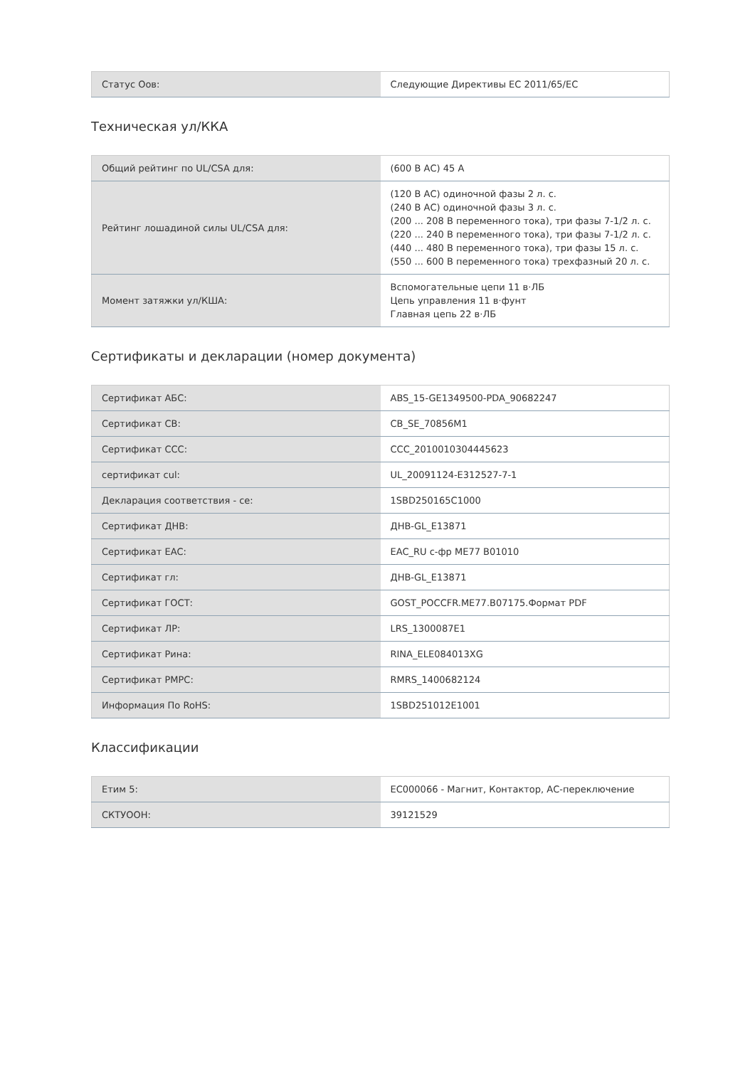| Статус Оов: | Следующие Директивы ЕС 2011/65/ЕС |
Техническая ул/ККА
| Общий рейтинг по UL/CSA для: | (600 В АС) 45 А |
| Рейтинг лошадиной силы UL/CSA для: | (120 В АС) одиночной фазы 2 л. с. (240 В АС) одиночной фазы 3 л. с. (200 ... 208 В переменного тока), три фазы 7-1/2 л. с. (220 ... 240 В переменного тока), три фазы 7-1/2 л. с. (440 ... 480 В переменного тока), три фазы 15 л. с. (550 ... 600 В переменного тока) трехфазный 20 л. с. |
| Момент затяжки ул/КША: | Вспомогательные цепи 11 в·ЛБ Цепь управления 11 в·фунт Главная цепь 22 в·ЛБ |
Сертификаты и декларации (номер документа)
| Сертификат АБС: | ABS_15-GE1349500-PDA_90682247 |
| Сертификат СВ: | CB_SE_70856M1 |
| Сертификат ССС: | CCC_2010010304445623 |
| сертификат cul: | UL_20091124-E312527-7-1 |
| Декларация соответствия - се: | 1SBD250165C1000 |
| Сертификат ДНВ: | ДНВ-GL_E13871 |
| Сертификат ЕАС: | EAC_RU с-фр МЕ77 В01010 |
| Сертификат гл: | ДНВ-GL_E13871 |
| Сертификат ГОСТ: | GOST_POCCFR.ME77.B07175.Формат PDF |
| Сертификат ЛР: | LRS_1300087E1 |
| Сертификат Рина: | RINA_ELE084013XG |
| Сертификат РМРС: | RMRS_1400682124 |
| Информация По RoHS: | 1SBD251012E1001 |
Классификации
| Етим 5: | EC000066 - Магнит, Контактор, АС-переключение |
| СКТУООН: | 39121529 |